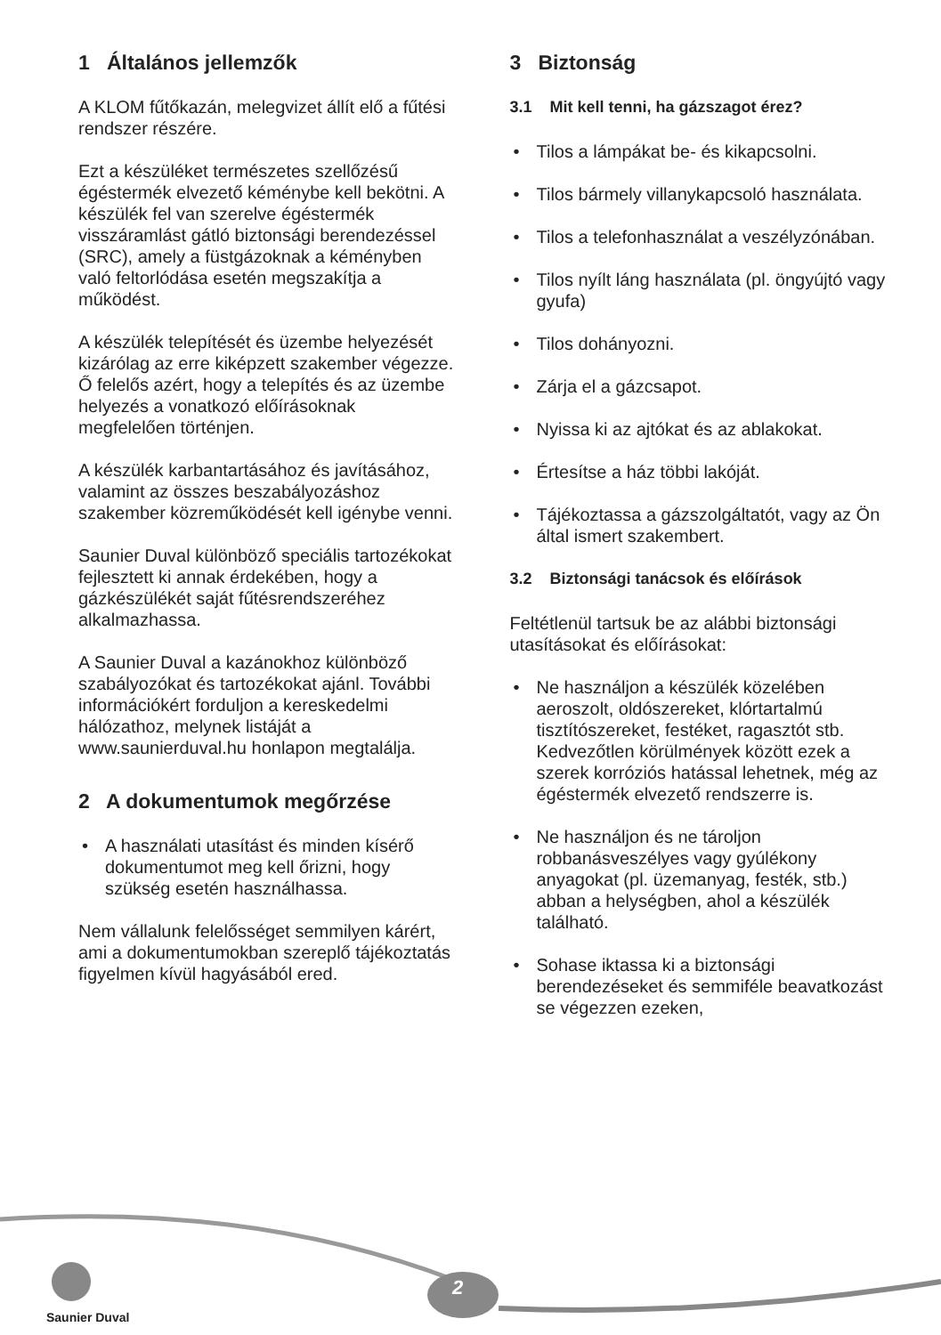1 Általános jellemzők
A KLOM fűtőkazán, melegvizet állít elő a fűtési rendszer részére.
Ezt a készüléket természetes szellőzésű égéstermék elvezető kéménybe kell bekötni. A készülék fel van szerelve égéstermék visszáramlást gátló biztonsági berendezéssel (SRC), amely a füstgázoknak a kéményben való feltorlódása esetén megszakítja a működést.
A készülék telepítését és üzembe helyezését kizárólag az erre kiképzett szakember végezze. Ő felelős azért, hogy a telepítés és az üzembe helyezés a vonatkozó előírásoknak megfelelően történjen.
A készülék karbantartásához és javításához, valamint az összes beszabályozáshoz szakember közreműködését kell igénybe venni.
Saunier Duval különböző speciális tartozékokat fejlesztett ki annak érdekében, hogy a gázkészülékét saját fűtésrendszeréhez alkalmazhassa.
A Saunier Duval a kazánokhoz különböző szabályozókat és tartozékokat ajánl. További információkért forduljon a kereskedelmi hálózathoz, melynek listáját a www.saunierduval.hu honlapon megtalálja.
2 A dokumentumok megőrzése
• A használati utasítást és minden kísérő dokumentumot meg kell őrizni, hogy szükség esetén használhassa.
Nem vállalunk felelősséget semmilyen kárért, ami a dokumentumokban szereplő tájékoztatás figyelmen kívül hagyásából ered.
3 Biztonság
3.1 Mit kell tenni, ha gázszagot érez?
• Tilos a lámpákat be- és kikapcsolni.
• Tilos bármely villanykapcsoló használata.
• Tilos a telefonhasználat a veszélyzónában.
• Tilos nyílt láng használata (pl. öngyújtó vagy gyufa)
• Tilos dohányozni.
• Zárja el a gázcsapot.
• Nyissa ki az ajtókat és az ablakokat.
• Értesítse a ház többi lakóját.
• Tájékoztassa a gázszolgáltatót, vagy az Ön által ismert szakembert.
3.2 Biztonsági tanácsok és előírások
Feltétlenül tartsuk be az alábbi biztonsági utasításokat és előírásokat:
• Ne használjon a készülék közelében aeroszolt, oldószereket, klórtartalmú tisztítószereket, festéket, ragasztót stb. Kedvezőtlen körülmények között ezek a szerek korróziós hatással lehetnek, még az égéstermék elvezető rendszerre is.
• Ne használjon és ne tároljon robbanásveszélyes vagy gyúlékony anyagokat (pl. üzemanyag, festék, stb.) abban a helységben, ahol a készülék található.
• Sohase iktassa ki a biztonsági berendezéseket és semmiféle beavatkozást se végezzen ezeken,
Saunier Duval
2